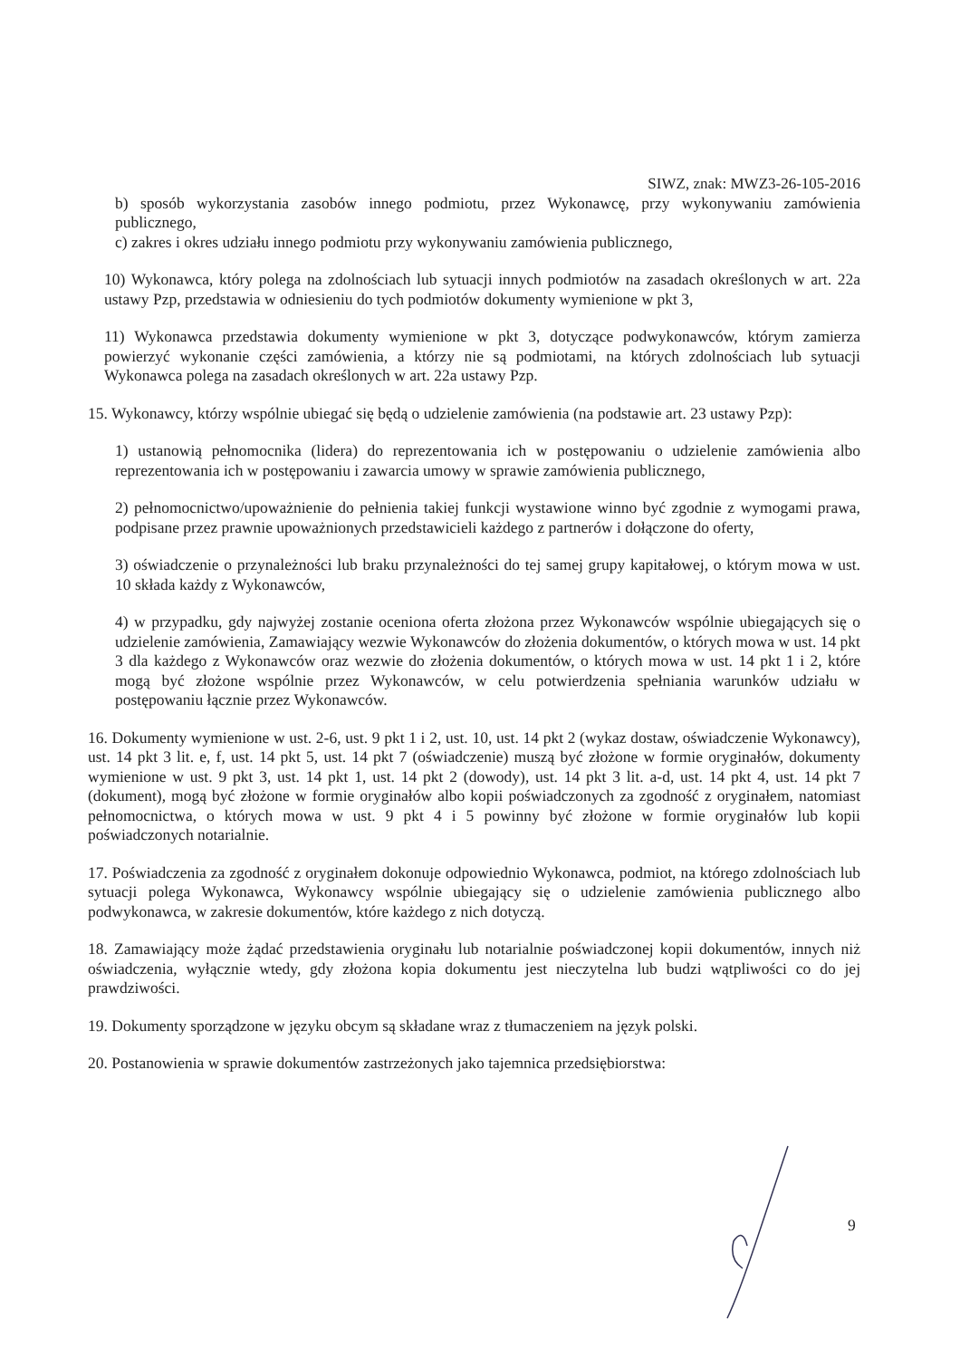SIWZ, znak: MWZ3-26-105-2016
b) sposób wykorzystania zasobów innego podmiotu, przez Wykonawcę, przy wykonywaniu zamówienia publicznego,
c) zakres i okres udziału innego podmiotu przy wykonywaniu zamówienia publicznego,
10) Wykonawca, który polega na zdolnościach lub sytuacji innych podmiotów na zasadach określonych w art. 22a ustawy Pzp, przedstawia w odniesieniu do tych podmiotów dokumenty wymienione w pkt 3,
11) Wykonawca przedstawia dokumenty wymienione w pkt 3, dotyczące podwykonawców, którym zamierza powierzyć wykonanie części zamówienia, a którzy nie są podmiotami, na których zdolnościach lub sytuacji Wykonawca polega na zasadach określonych w art. 22a ustawy Pzp.
15. Wykonawcy, którzy wspólnie ubiegać się będą o udzielenie zamówienia (na podstawie art. 23 ustawy Pzp):
1) ustanowią pełnomocnika (lidera) do reprezentowania ich w postępowaniu o udzielenie zamówienia albo reprezentowania ich w postępowaniu i zawarcia umowy w sprawie zamówienia publicznego,
2) pełnomocnictwo/upoważnienie do pełnienia takiej funkcji wystawione winno być zgodnie z wymogami prawa, podpisane przez prawnie upoważnionych przedstawicieli każdego z partnerów i dołączone do oferty,
3) oświadczenie o przynależności lub braku przynależności do tej samej grupy kapitałowej, o którym mowa w ust. 10 składa każdy z Wykonawców,
4) w przypadku, gdy najwyżej zostanie oceniona oferta złożona przez Wykonawców wspólnie ubiegających się o udzielenie zamówienia, Zamawiający wezwie Wykonawców do złożenia dokumentów, o których mowa w ust. 14 pkt 3 dla każdego z Wykonawców oraz wezwie do złożenia dokumentów, o których mowa w ust. 14 pkt 1 i 2, które mogą być złożone wspólnie przez Wykonawców, w celu potwierdzenia spełniania warunków udziału w postępowaniu łącznie przez Wykonawców.
16. Dokumenty wymienione w ust. 2-6, ust. 9 pkt 1 i 2, ust. 10, ust. 14 pkt 2 (wykaz dostaw, oświadczenie Wykonawcy), ust. 14 pkt 3 lit. e, f, ust. 14 pkt 5, ust. 14 pkt 7 (oświadczenie) muszą być złożone w formie oryginałów, dokumenty wymienione w ust. 9 pkt 3, ust. 14 pkt 1, ust. 14 pkt 2 (dowody), ust. 14 pkt 3 lit. a-d, ust. 14 pkt 4, ust. 14 pkt 7 (dokument), mogą być złożone w formie oryginałów albo kopii poświadczonych za zgodność z oryginałem, natomiast pełnomocnictwa, o których mowa w ust. 9 pkt 4 i 5 powinny być złożone w formie oryginałów lub kopii poświadczonych notarialnie.
17. Poświadczenia za zgodność z oryginałem dokonuje odpowiednio Wykonawca, podmiot, na którego zdolnościach lub sytuacji polega Wykonawca, Wykonawcy wspólnie ubiegający się o udzielenie zamówienia publicznego albo podwykonawca, w zakresie dokumentów, które każdego z nich dotyczą.
18. Zamawiający może żądać przedstawienia oryginału lub notarialnie poświadczonej kopii dokumentów, innych niż oświadczenia, wyłącznie wtedy, gdy złożona kopia dokumentu jest nieczytelna lub budzi wątpliwości co do jej prawdziwości.
19. Dokumenty sporządzone w języku obcym są składane wraz z tłumaczeniem na język polski.
20. Postanowienia w sprawie dokumentów zastrzeżonych jako tajemnica przedsiębiorstwa:
9